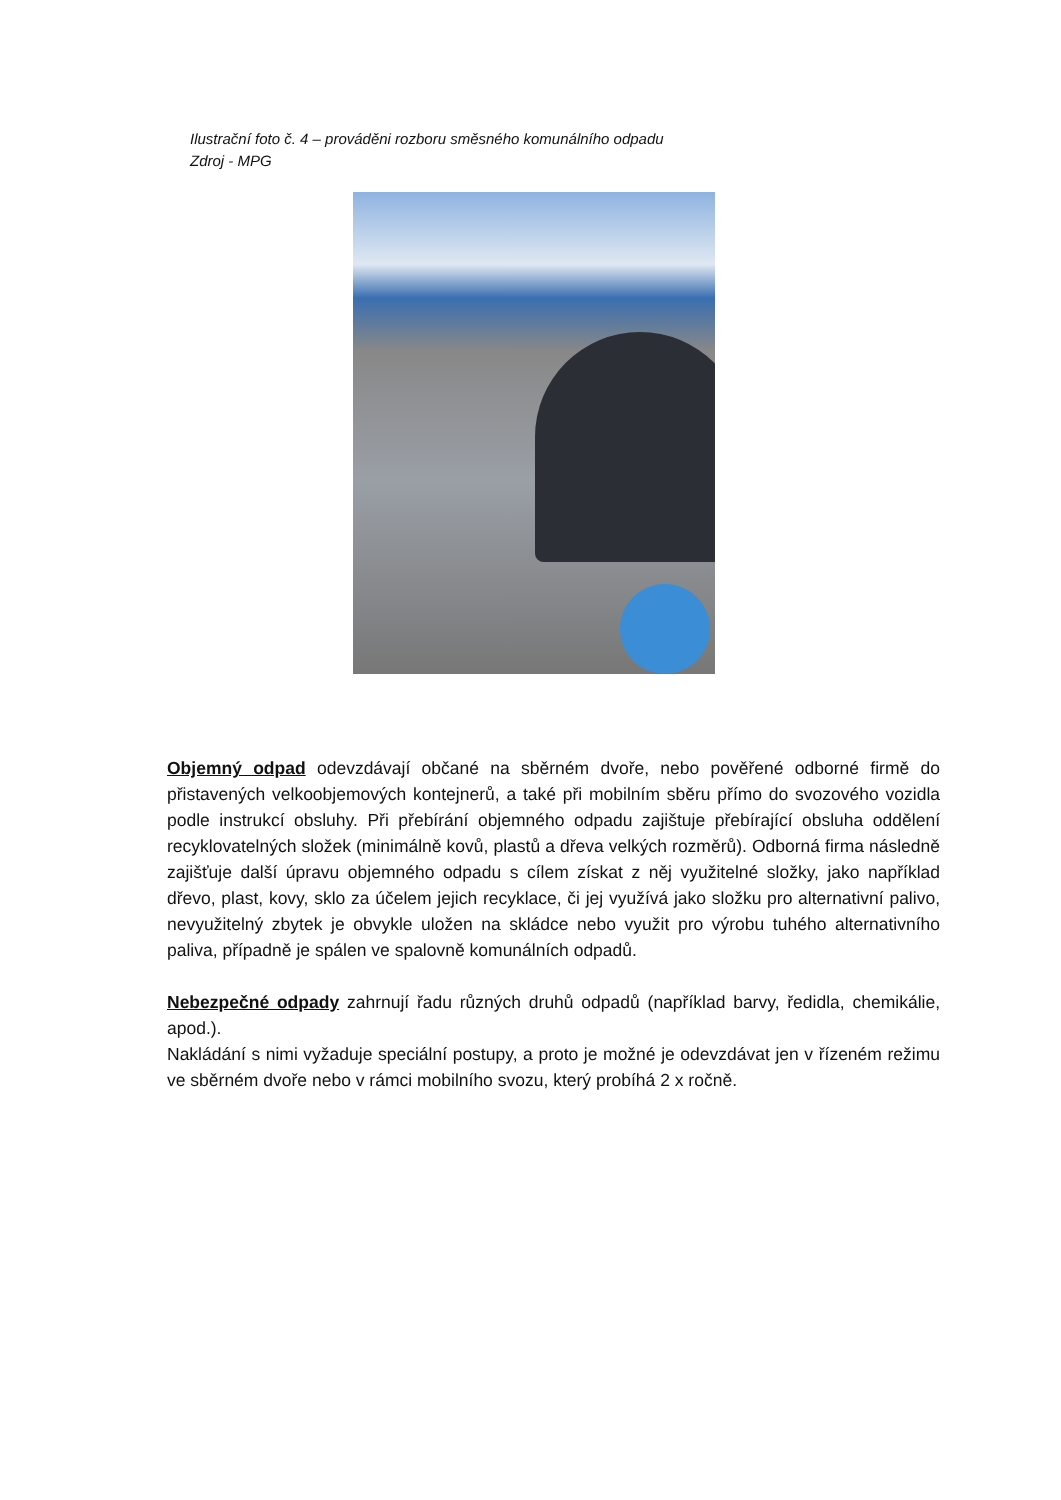Ilustrační foto č. 4 – prováděni rozboru směsného komunálního odpadu
Zdroj - MPG
Objemný odpad odevzdávají občané na sběrném dvoře, nebo pověřené odborné firmě do přistavených velkoobjemových kontejnerů, a také při mobilním sběru přímo do svozového vozidla podle instrukcí obsluhy. Při přebírání objemného odpadu zajištuje přebírající obsluha oddělení recyklovatelných složek (minimálně kovů, plastů a dřeva velkých rozměrů). Odborná firma následně zajišťuje další úpravu objemného odpadu s cílem získat z něj využitelné složky, jako například dřevo, plast, kovy, sklo za účelem jejich recyklace, či jej využívá jako složku pro alternativní palivo, nevyužitelný zbytek je obvykle uložen na skládce nebo využit pro výrobu tuhého alternativního paliva, případně je spálen ve spalovně komunálních odpadů.
Nebezpečné odpady zahrnují řadu různých druhů odpadů (například barvy, ředidla, chemikálie, apod.).
Nakládání s nimi vyžaduje speciální postupy, a proto je možné je odevzdávat jen v řízeném režimu ve sběrném dvoře nebo v rámci mobilního svozu, který probíhá 2 x ročně.